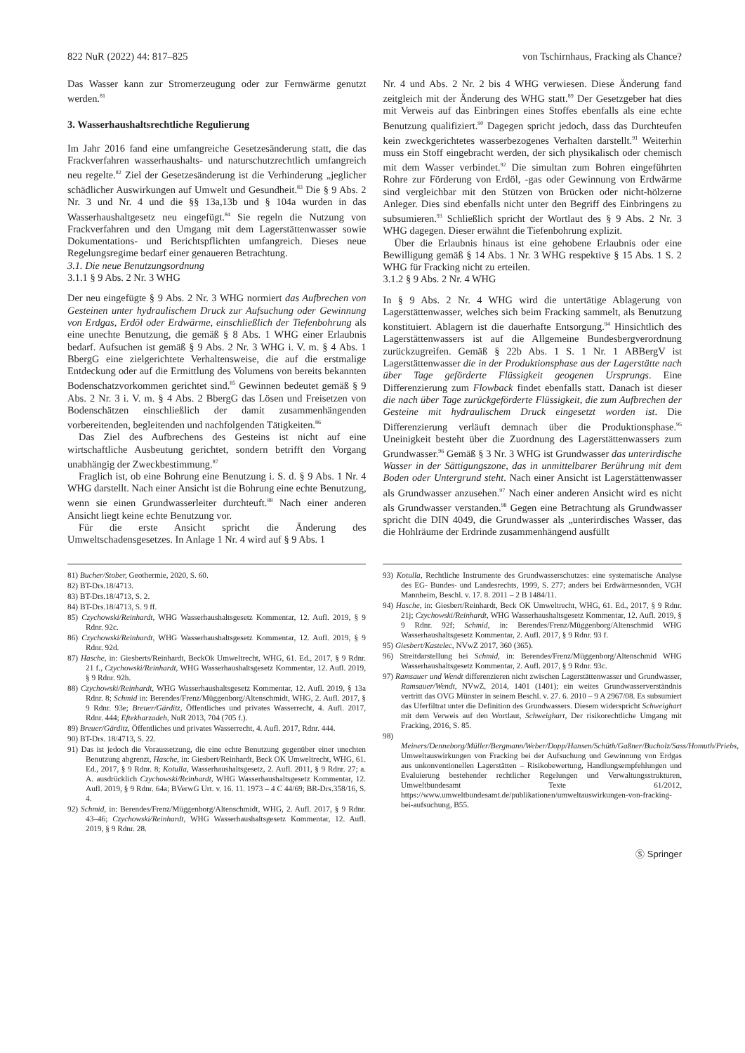822 NuR (2022) 44: 817–825 von Tschirnhaus, Fracking als Chance?
Das Wasser kann zur Stromerzeugung oder zur Fernwärme genutzt werden.<sup>81</sup>
3. Wasserhaushaltsrechtliche Regulierung
Im Jahr 2016 fand eine umfangreiche Gesetzesänderung statt, die das Frackverfahren wasserhaushalts- und naturschutzrechtlich umfangreich neu regelte.<sup>82</sup> Ziel der Gesetzesänderung ist die Verhinderung „jeglicher schädlicher Auswirkungen auf Umwelt und Gesundheit.<sup>83</sup> Die § 9 Abs. 2 Nr. 3 und Nr. 4 und die §§ 13a,13b und § 104a wurden in das Wasserhaushaltgesetz neu eingefügt.<sup>84</sup> Sie regeln die Nutzung von Frackverfahren und den Umgang mit dem Lagerstättenwasser sowie Dokumentations- und Berichtspflichten umfangreich. Dieses neue Regelungsregime bedarf einer genaueren Betrachtung.
3.1. Die neue Benutzungsordnung
3.1.1 § 9 Abs. 2 Nr. 3 WHG
Der neu eingefügte § 9 Abs. 2 Nr. 3 WHG normiert das Aufbrechen von Gesteinen unter hydraulischem Druck zur Aufsuchung oder Gewinnung von Erdgas, Erdöl oder Erdwärme, einschließlich der Tiefenbohrung als eine unechte Benutzung, die gemäß § 8 Abs. 1 WHG einer Erlaubnis bedarf. Aufsuchen ist gemäß § 9 Abs. 2 Nr. 3 WHG i. V. m. § 4 Abs. 1 BbergG eine zielgerichtete Verhaltensweise, die auf die erstmalige Entdeckung oder auf die Ermittlung des Volumens von bereits bekannten Bodenschatzvorkommen gerichtet sind.<sup>85</sup> Gewinnen bedeutet gemäß § 9 Abs. 2 Nr. 3 i. V. m. § 4 Abs. 2 BbergG das Lösen und Freisetzen von Bodenschätzen einschließlich der damit zusammenhängenden vorbereitenden, begleitenden und nachfolgenden Tätigkeiten.<sup>86</sup>
Das Ziel des Aufbrechens des Gesteins ist nicht auf eine wirtschaftliche Ausbeutung gerichtet, sondern betrifft den Vorgang unabhängig der Zweckbestimmung.<sup>87</sup>
Fraglich ist, ob eine Bohrung eine Benutzung i. S. d. § 9 Abs. 1 Nr. 4 WHG darstellt. Nach einer Ansicht ist die Bohrung eine echte Benutzung, wenn sie einen Grundwasserleiter durchteuft.<sup>88</sup> Nach einer anderen Ansicht liegt keine echte Benutzung vor.
Für die erste Ansicht spricht die Änderung des Umweltschadensgesetzes. In Anlage 1 Nr. 4 wird auf § 9 Abs. 1
Nr. 4 und Abs. 2 Nr. 2 bis 4 WHG verwiesen. Diese Änderung fand zeitgleich mit der Änderung des WHG statt.<sup>89</sup> Der Gesetzgeber hat dies mit Verweis auf das Einbringen eines Stoffes ebenfalls als eine echte Benutzung qualifiziert.<sup>90</sup> Dagegen spricht jedoch, dass das Durchteufen kein zweckgerichtetes wasserbezogenes Verhalten darstellt.<sup>91</sup> Weiterhin muss ein Stoff eingebracht werden, der sich physikalisch oder chemisch mit dem Wasser verbindet.<sup>92</sup> Die simultan zum Bohren eingeführten Rohre zur Förderung von Erdöl, -gas oder Gewinnung von Erdwärme sind vergleichbar mit den Stützen von Brücken oder nicht-hölzerne Anleger. Dies sind ebenfalls nicht unter den Begriff des Einbringens zu subsumieren.<sup>93</sup> Schließlich spricht der Wortlaut des § 9 Abs. 2 Nr. 3 WHG dagegen. Dieser erwähnt die Tiefenbohrung explizit.
Über die Erlaubnis hinaus ist eine gehobene Erlaubnis oder eine Bewilligung gemäß § 14 Abs. 1 Nr. 3 WHG respektive § 15 Abs. 1 S. 2 WHG für Fracking nicht zu erteilen.
3.1.2 § 9 Abs. 2 Nr. 4 WHG
In § 9 Abs. 2 Nr. 4 WHG wird die untertätige Ablagerung von Lagerstättenwasser, welches sich beim Fracking sammelt, als Benutzung konstituiert. Ablagern ist die dauerhafte Entsorgung.<sup>94</sup> Hinsichtlich des Lagerstättenwassers ist auf die Allgemeine Bundesbergverordnung zurückzugreifen. Gemäß § 22b Abs. 1 S. 1 Nr. 1 ABBergV ist Lagerstättenwasser die in der Produktionsphase aus der Lagerstätte nach über Tage geförderte Flüssigkeit geogenen Ursprungs. Eine Differenzierung zum Flowback findet ebenfalls statt. Danach ist dieser die nach über Tage zurückgeförderte Flüssigkeit, die zum Aufbrechen der Gesteine mit hydraulischem Druck eingesetzt worden ist. Die Differenzierung verläuft demnach über die Produktionsphase.<sup>95</sup> Uneinigkeit besteht über die Zuordnung des Lagerstättenwassers zum Grundwasser.<sup>96</sup> Gemäß § 3 Nr. 3 WHG ist Grundwasser das unterirdische Wasser in der Sättigungszone, das in unmittelbarer Berührung mit dem Boden oder Untergrund steht. Nach einer Ansicht ist Lagerstättenwasser als Grundwasser anzusehen.<sup>97</sup> Nach einer anderen Ansicht wird es nicht als Grundwasser verstanden.<sup>98</sup> Gegen eine Betrachtung als Grundwasser spricht die DIN 4049, die Grundwasser als „unterirdisches Wasser, das die Hohlräume der Erdrinde zusammenhängend ausfüllt
81) Bucher/Stober, Geothermie, 2020, S. 60.
82) BT-Drs.18/4713.
83) BT-Drs.18/4713, S. 2.
84) BT-Drs.18/4713, S. 9 ff.
85) Czychowski/Reinhardt, WHG Wasserhaushaltsgesetz Kommentar, 12. Aufl. 2019, § 9 Rdnr. 92c.
86) Czychowski/Reinhardt, WHG Wasserhaushaltsgesetz Kommentar, 12. Aufl. 2019, § 9 Rdnr. 92d.
87) Hasche, in: Giesberts/Reinhardt, BeckOk Umweltrecht, WHG, 61. Ed., 2017, § 9 Rdnr. 21 f., Czychowski/Reinhardt, WHG Wasserhaushaltsgesetz Kommentar, 12. Aufl. 2019, § 9 Rdnr. 92h.
88) Czychowski/Reinhardt, WHG Wasserhaushaltsgesetz Kommentar, 12. Aufl. 2019, § 13a Rdnr. 8; Schmid in: Berendes/Frenz/Müggenborg/Altenschmidt, WHG, 2. Aufl. 2017, § 9 Rdnr. 93e; Breuer/Gärditz, Öffentliches und privates Wasserrecht, 4. Aufl. 2017, Rdnr. 444; Eftekharzadeh, NuR 2013, 704 (705 f.).
89) Breuer/Gärditz, Öffentliches und privates Wasserrecht, 4. Aufl. 2017, Rdnr. 444.
90) BT-Drs. 18/4713, S. 22.
91) Das ist jedoch die Voraussetzung, die eine echte Benutzung gegenüber einer unechten Benutzung abgrenzt, Hasche, in: Giesbert/Reinhardt, Beck OK Umweltrecht, WHG, 61. Ed., 2017, § 9 Rdnr. 8; Kotulla, Wasserhaushaltsgesetz, 2. Aufl. 2011, § 9 Rdnr. 27; a. A. ausdrücklich Czychowski/Reinhardt, WHG Wasserhaushaltsgesetz Kommentar, 12. Aufl. 2019, § 9 Rdnr. 64a; BVerwG Urt. v. 16. 11. 1973 – 4 C 44/69; BR-Drs.358/16, S. 4.
92) Schmid, in: Berendes/Frenz/Müggenborg/Altenschmidt, WHG, 2. Aufl. 2017, § 9 Rdnr. 43–46; Czychowski/Reinhardt, WHG Wasserhaushaltsgesetz Kommentar, 12. Aufl. 2019, § 9 Rdnr. 28.
93) Kotulla, Rechtliche Instrumente des Grundwasserschutzes: eine systematische Analyse des EG- Bundes- und Landesrechts, 1999, S. 277; anders bei Erdwärmesonden, VGH Mannheim, Beschl. v. 17. 8. 2011 – 2 B 1484/11.
94) Hasche, in: Giesbert/Reinhardt, Beck OK Umweltrecht, WHG, 61. Ed., 2017, § 9 Rdnr. 21j; Czychowski/Reinhardt, WHG Wasserhaushaltsgesetz Kommentar, 12. Aufl. 2019, § 9 Rdnr. 92f; Schmid, in: Berendes/Frenz/Müggenborg/Altenschmid WHG Wasserhaushaltsgesetz Kommentar, 2. Aufl. 2017, § 9 Rdnr. 93 f.
95) Giesbert/Kastelec, NVwZ 2017, 360 (365).
96) Streitdarstellung bei Schmid, in: Berendes/Frenz/Müggenborg/Altenschmid WHG Wasserhaushaltsgesetz Kommentar, 2. Aufl. 2017, § 9 Rdnr. 93c.
97) Ramsauer und Wendt differenzieren nicht zwischen Lagerstättenwasser und Grundwasser, Ramsauer/Wendt, NVwZ, 2014, 1401 (1401); ein weites Grundwasserverständnis vertritt das OVG Münster in seinem Beschl. v. 27. 6. 2010 – 9 A 2967/08. Es subsumiert das Uferfiltrat unter die Definition des Grundwassers. Diesem widerspricht Schweighart mit dem Verweis auf den Wortlaut, Schweighart, Der risikorechtliche Umgang mit Fracking, 2016, S. 85.
98) Meiners/Denneborg/Müller/Bergmann/Weber/Dopp/Hansen/Schüth/Gaßner/Bucholz/Sass/Homuth/Priebs, Umweltauswirkungen von Fracking bei der Aufsuchung und Gewinnung von Erdgas aus unkonventionellen Lagerstätten – Risikobewertung, Handlungsempfehlungen und Evaluierung bestehender rechtlicher Regelungen und Verwaltungsstrukturen, Umweltbundesamt Texte 61/2012, https://www.umweltbundesamt.de/publikationen/umweltauswirkungen-von-fracking-bei-aufsuchung, B55.
Ⓢ Springer